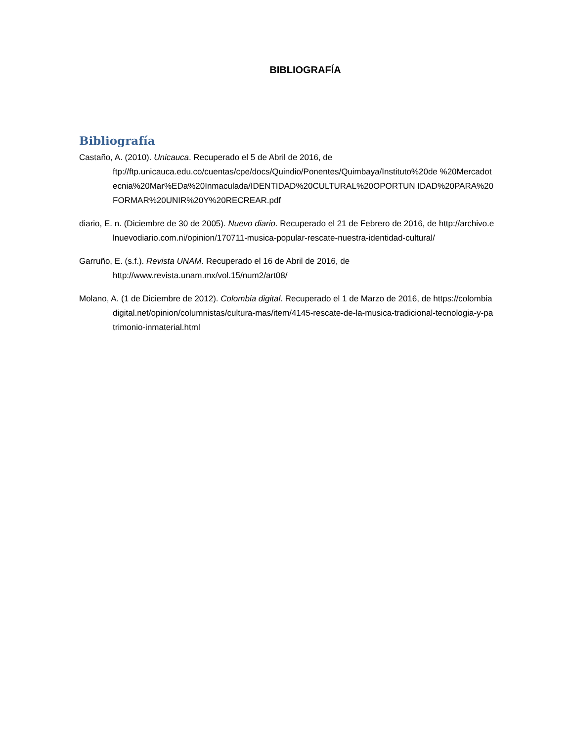BIBLIOGRAFÍA
Bibliografía
Castaño, A. (2010). Unicauca. Recuperado el 5 de Abril de 2016, de
ftp://ftp.unicauca.edu.co/cuentas/cpe/docs/Quindio/Ponentes/Quimbaya/Instituto%20de %20Mercadotecnia%20Mar%EDa%20Inmaculada/IDENTIDAD%20CULTURAL%20OPORTUN IDAD%20PARA%20FORMAR%20UNIR%20Y%20RECREAR.pdf
diario, E. n. (Diciembre de 30 de 2005). Nuevo diario. Recuperado el 21 de Febrero de 2016, de http://archivo.elnuevodiario.com.ni/opinion/170711-musica-popular-rescate-nuestra-identidad-cultural/
Garruño, E. (s.f.). Revista UNAM. Recuperado el 16 de Abril de 2016, de
http://www.revista.unam.mx/vol.15/num2/art08/
Molano, A. (1 de Diciembre de 2012). Colombia digital. Recuperado el 1 de Marzo de 2016, de https://colombiadigital.net/opinion/columnistas/cultura-mas/item/4145-rescate-de-la-musica-tradicional-tecnologia-y-patrimonio-inmaterial.html